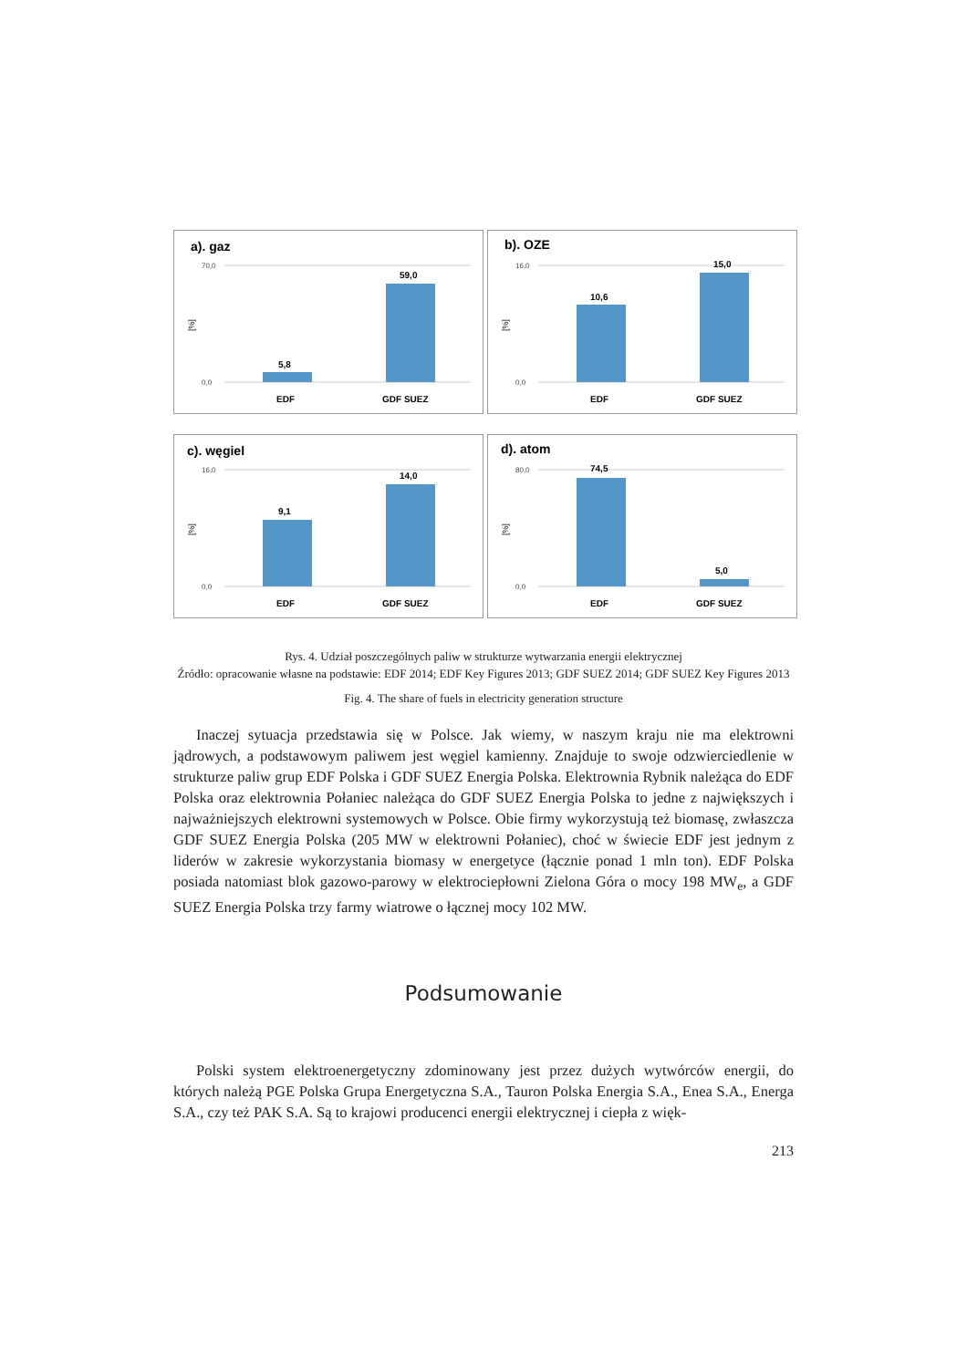a). gaz
70,0
0,0
[%]
5,8
59,0
EDF
GDF SUEZ
b). OZE
16,0
0,0
[%]
10,6
15,0
EDF
GDF SUEZ
c). węgiel
16,0
0,0
[%]
9,1
14,0
EDF
GDF SUEZ
d). atom
80,0
0,0
[%]
74,5
5,0
EDF
GDF SUEZ
Rys. 4. Udział poszczególnych paliw w strukturze wytwarzania energii elektrycznej
Źródło: opracowanie własne na podstawie: EDF 2014; EDF Key Figures 2013; GDF SUEZ 2014; GDF SUEZ Key Figures 2013
Fig. 4. The share of fuels in electricity generation structure
Inaczej sytuacja przedstawia się w Polsce. Jak wiemy, w naszym kraju nie ma elektrowni jądrowych, a podstawowym paliwem jest węgiel kamienny. Znajduje to swoje odzwierciedlenie w strukturze paliw grup EDF Polska i GDF SUEZ Energia Polska. Elektrownia Rybnik należąca do EDF Polska oraz elektrownia Połaniec należąca do GDF SUEZ Energia Polska to jedne z największych i najważniejszych elektrowni systemowych w Polsce. Obie firmy wykorzystują też biomasę, zwłaszcza GDF SUEZ Energia Polska (205 MW w elektrowni Połaniec), choć w świecie EDF jest jednym z liderów w zakresie wykorzystania biomasy w energetyce (łącznie ponad 1 mln ton). EDF Polska posiada natomiast blok gazowo-parowy w elektrociepłowni Zielona Góra o mocy 198 MW<sub>e</sub>, a GDF SUEZ Energia Polska trzy farmy wiatrowe o łącznej mocy 102 MW.
Podsumowanie
Polski system elektroenergetyczny zdominowany jest przez dużych wytwórców energii, do których należą PGE Polska Grupa Energetyczna S.A., Tauron Polska Energia S.A., Enea S.A., Energa S.A., czy też PAK S.A. Są to krajowi producenci energii elektrycznej i ciepła z więk-
213